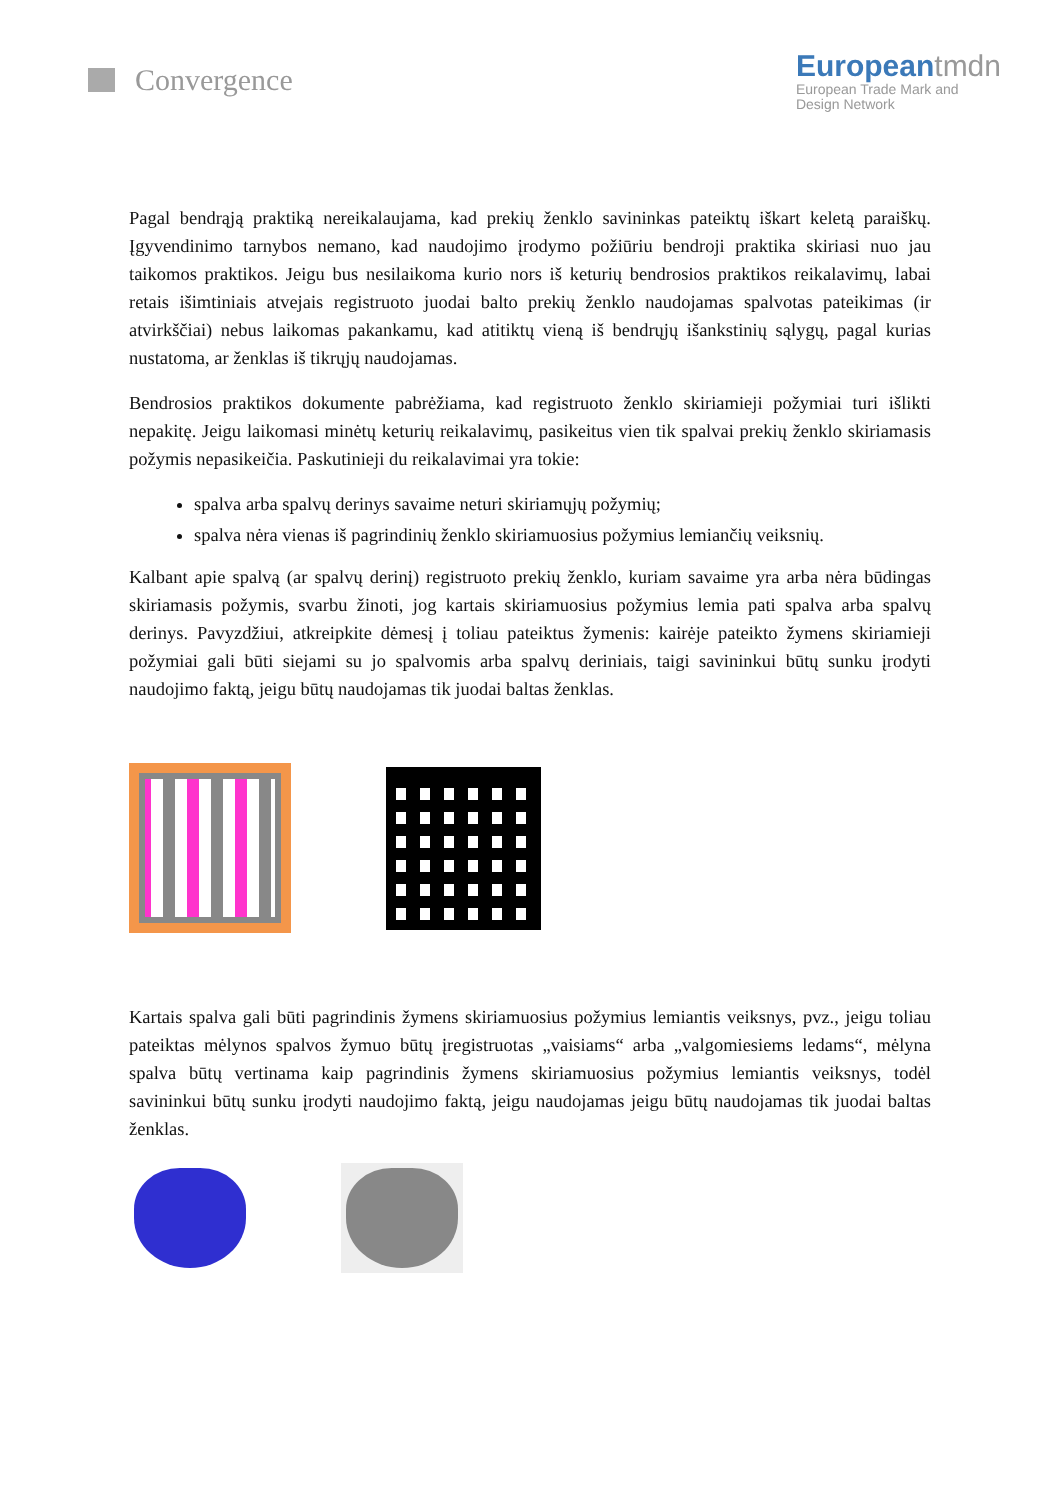Convergence
European tmdn
European Trade Mark and
Design Network
Pagal bendrąją praktiką nereikalaujama, kad prekių ženklo savininkas pateiktų iškart keletą paraiškų. Įgyvendinimo tarnybos nemano, kad naudojimo įrodymo požiūriu bendroji praktika skiriasi nuo jau taikomos praktikos. Jeigu bus nesilaikoma kurio nors iš keturių bendrosios praktikos reikalavimų, labai retais išimtiniais atvejais registruoto juodai balto prekių ženklo naudojamas spalvotas pateikimas (ir atvirkščiai) nebus laikomas pakankamu, kad atitiktų vieną iš bendrųjų išankstinių sąlygų, pagal kurias nustatoma, ar ženklas iš tikrųjų naudojamas.
Bendrosios praktikos dokumente pabrėžiama, kad registruoto ženklo skiriamieji požymiai turi išlikti nepakitę. Jeigu laikomasi minėtų keturių reikalavimų, pasikeitus vien tik spalvai prekių ženklo skiriamasis požymis nepasikeičia. Paskutinieji du reikalavimai yra tokie:
spalva arba spalvų derinys savaime neturi skiriamųjų požymių;
spalva nėra vienas iš pagrindinių ženklo skiriamuosius požymius lemiančių veiksnių.
Kalbant apie spalvą (ar spalvų derinį) registruoto prekių ženklo, kuriam savaime yra arba nėra būdingas skiriamasis požymis, svarbu žinoti, jog kartais skiriamuosius požymius lemia pati spalva arba spalvų derinys. Pavyzdžiui, atkreipkite dėmesį į toliau pateiktus žymenis: kairėje pateikto žymens skiriamieji požymiai gali būti siejami su jo spalvomis arba spalvų deriniais, taigi savininkui būtų sunku įrodyti naudojimo faktą, jeigu būtų naudojamas tik juodai baltas ženklas.
Kartais spalva gali būti pagrindinis žymens skiriamuosius požymius lemiantis veiksnys, pvz., jeigu toliau pateiktas mėlynos spalvos žymuo būtų įregistruotas „vaisiams“ arba „valgomiesiems ledams“, mėlyna spalva būtų vertinama kaip pagrindinis žymens skiriamuosius požymius lemiantis veiksnys, todėl savininkui būtų sunku įrodyti naudojimo faktą, jeigu naudojamas jeigu būtų naudojamas tik juodai baltas ženklas.